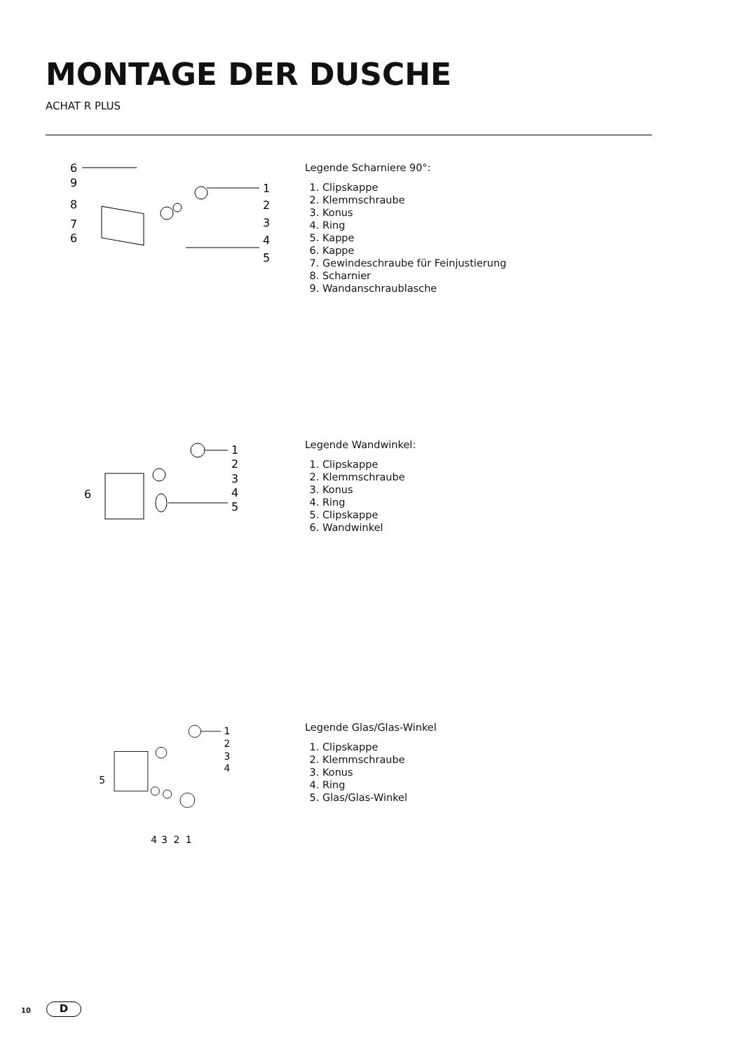MONTAGE DER DUSCHE
ACHAT R PLUS
6
9
8
7
6
1
2
3
4
5
Legende Scharniere 90°:
1. Clipskappe
2. Klemmschraube
3. Konus
4. Ring
5. Kappe
6. Kappe
7. Gewindeschraube für Feinjustierung
8. Scharnier
9. Wandanschraublasche
6
1
2
3
4
5
Legende Wandwinkel:
1. Clipskappe
2. Klemmschraube
3. Konus
4. Ring
5. Clipskappe
6. Wandwinkel
5
1
2
3
4
4
3
2
1
Legende Glas/Glas-Winkel
1. Clipskappe
2. Klemmschraube
3. Konus
4. Ring
5. Glas/Glas-Winkel
10 D